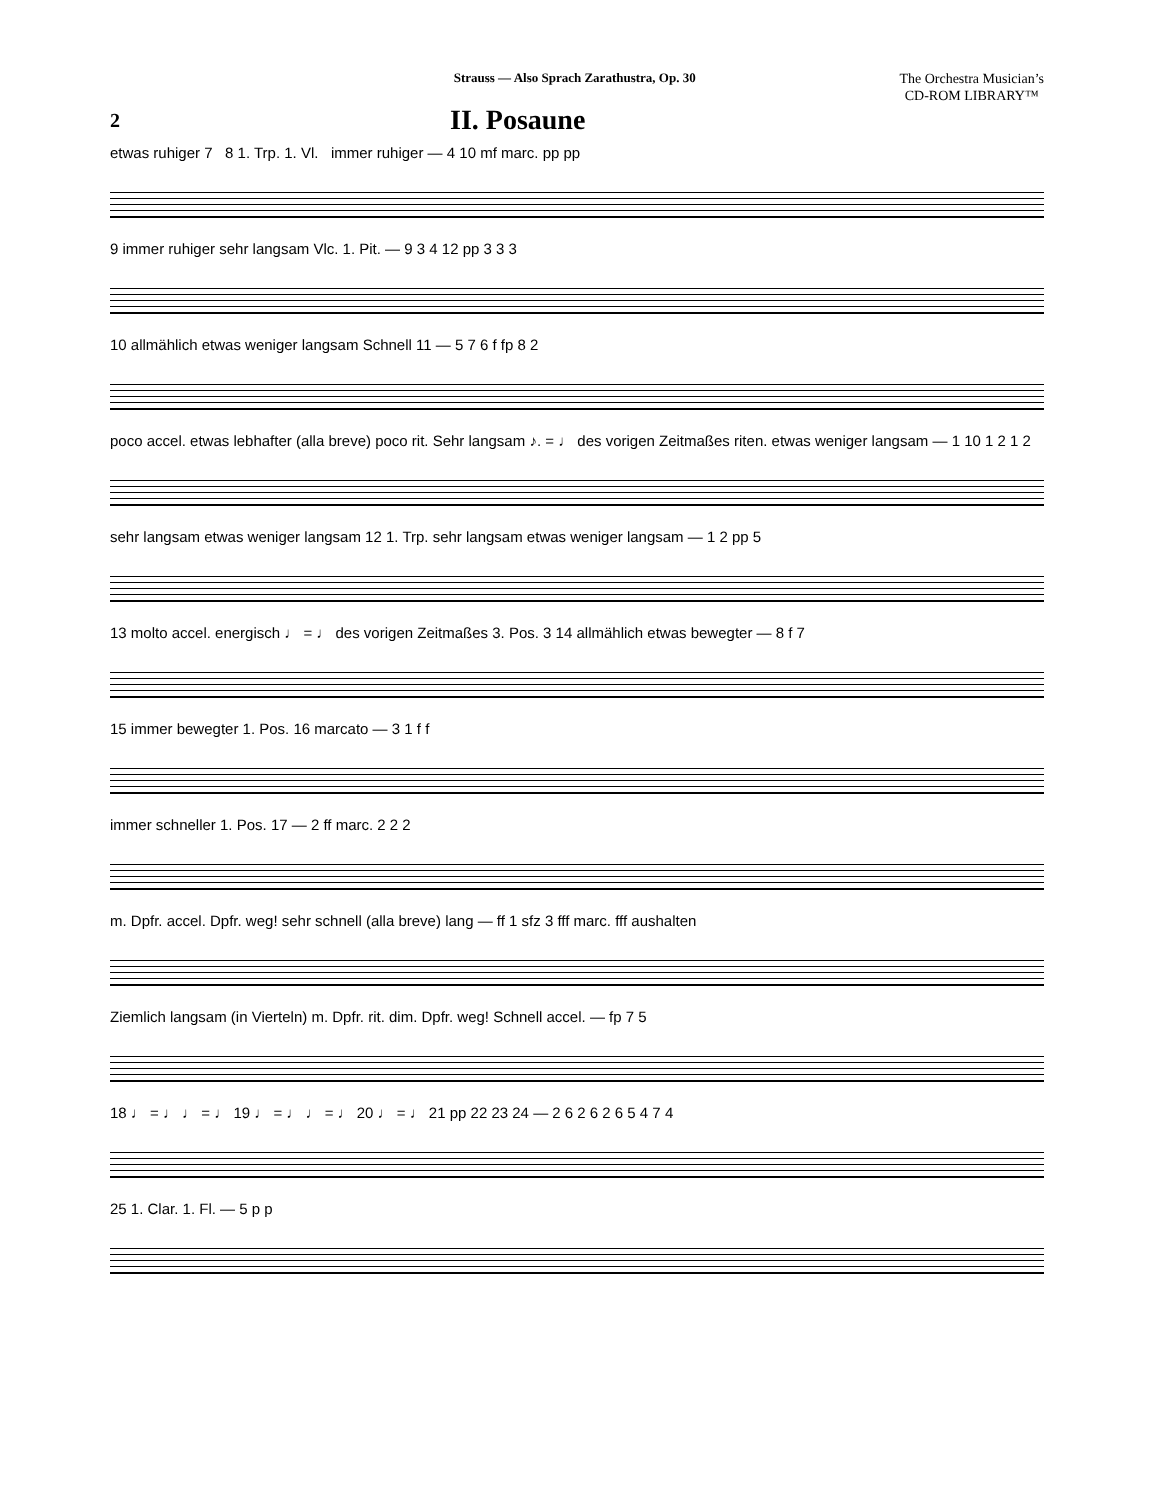Strauss — Also Sprach Zarathustra, Op. 30
The Orchestra Musician’s
CD-ROM LIBRARY™
2 II. Posaune
etwas ruhiger 7 8 1. Trp. 1. Vl. immer ruhiger — 4 10 mf marc. pp pp
9 immer ruhiger sehr langsam Vlc. 1. Pit. — 9 3 4 12 pp 3 3 3
10 allmählich etwas weniger langsam Schnell 11 — 5 7 6 f fp 8 2
poco accel. etwas lebhafter (alla breve) poco rit. Sehr langsam ♪. = ♩ des vorigen Zeitmaßes riten. etwas weniger langsam — 1 10 1 2 1 2
sehr langsam etwas weniger langsam 12 1. Trp. sehr langsam etwas weniger langsam — 1 2 pp 5
13 molto accel. energisch ♩ = ♩ des vorigen Zeitmaßes 3. Pos. 3 14 allmählich etwas bewegter — 8 f 7
15 immer bewegter 1. Pos. 16 marcato — 3 1 f f
immer schneller 1. Pos. 17 — 2 ff marc. 2 2 2
m. Dpfr. accel. Dpfr. weg! sehr schnell (alla breve) lang — ff 1 sfz 3 fff marc. fff aushalten
Ziemlich langsam (in Vierteln) m. Dpfr. rit. dim. Dpfr. weg! Schnell accel. — fp 7 5
18 ♩ = ♩ ♩ = ♩ 19 ♩ = ♩ ♩ = ♩ 20 ♩ = ♩ 21 pp 22 23 24 — 2 6 2 6 2 6 5 4 7 4
25 1. Clar. 1. Fl. — 5 p p